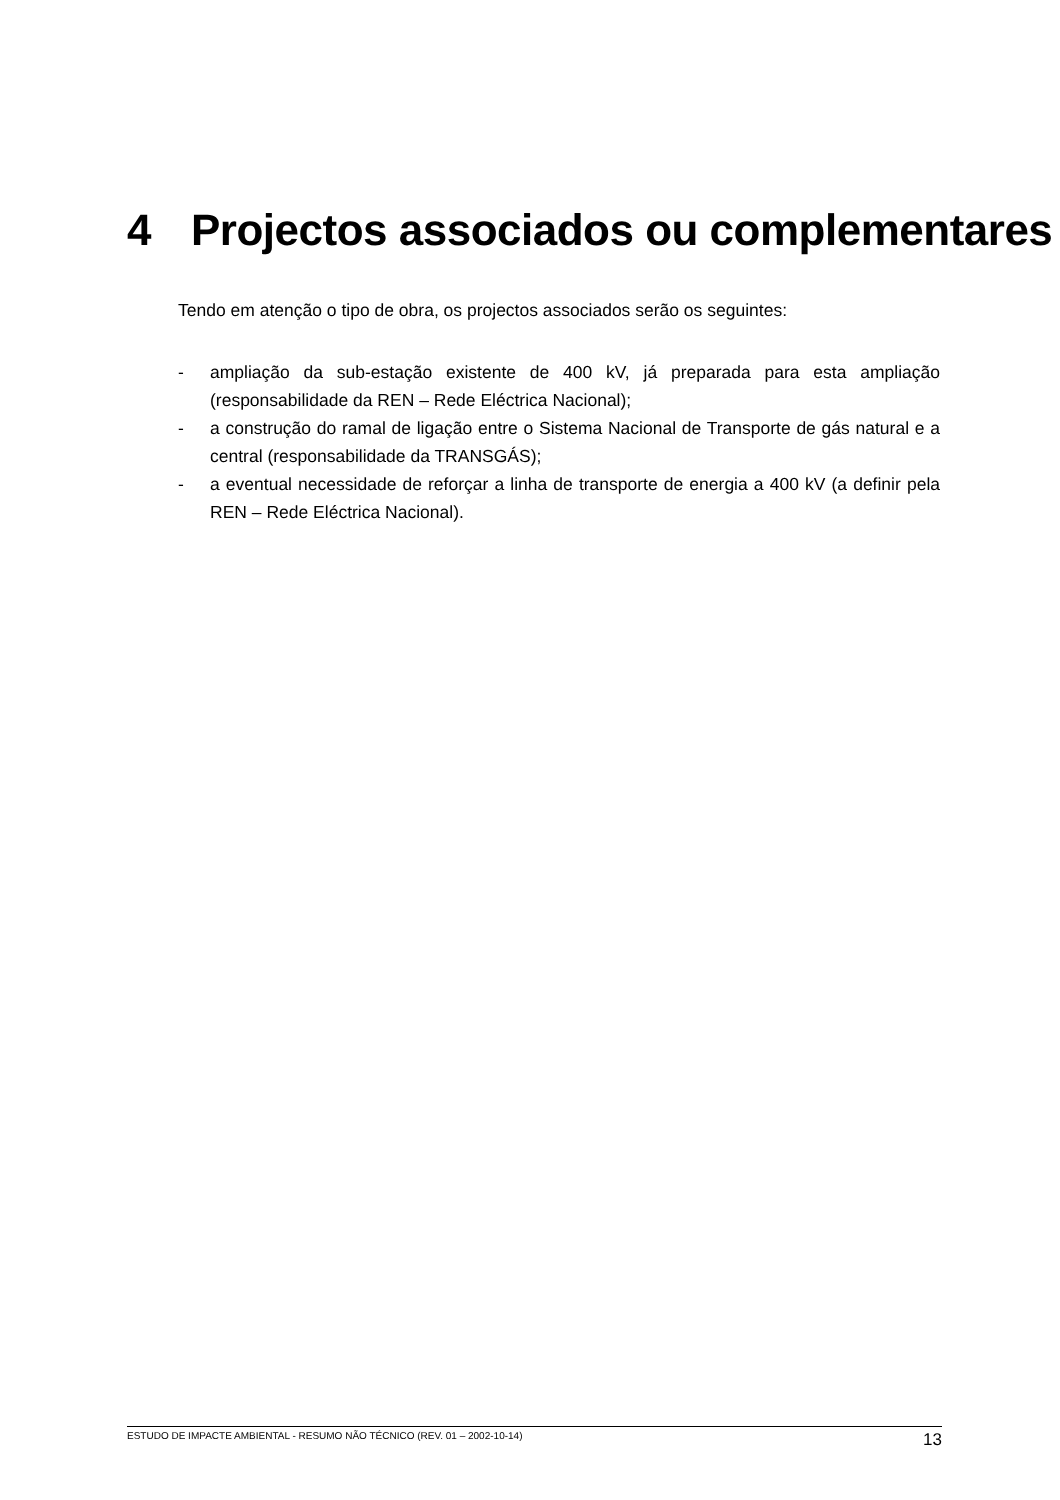4 Projectos associados ou complementares
Tendo em atenção o tipo de obra, os projectos associados serão os seguintes:
- ampliação da sub-estação existente de 400 kV, já preparada para esta ampliação (responsabilidade da REN – Rede Eléctrica Nacional);
- a construção do ramal de ligação entre o Sistema Nacional de Transporte de gás natural e a central (responsabilidade da TRANSGÁS);
- a eventual necessidade de reforçar a linha de transporte de energia a 400 kV (a definir pela REN – Rede Eléctrica Nacional).
ESTUDO DE IMPACTE AMBIENTAL - RESUMO NÃO TÉCNICO (REV. 01 – 2002-10-14)
13